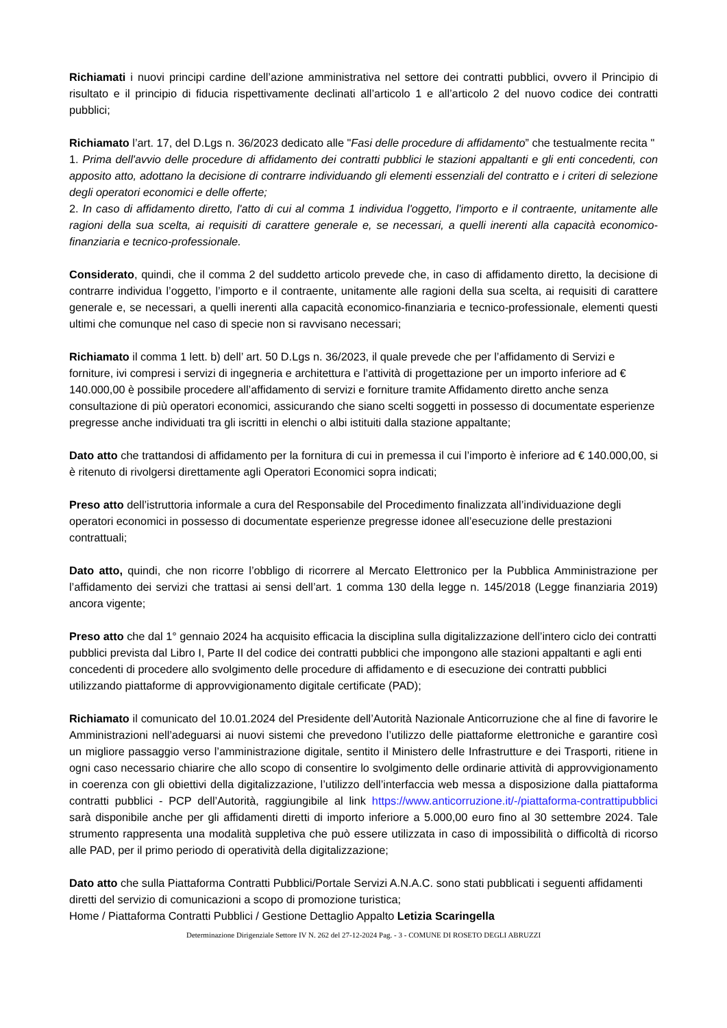Richiamati i nuovi principi cardine dell’azione amministrativa nel settore dei contratti pubblici, ovvero il Principio di risultato e il principio di fiducia rispettivamente declinati all’articolo 1 e all’articolo 2 del nuovo codice dei contratti pubblici;
Richiamato l’art. 17, del D.Lgs n. 36/2023 dedicato alle "Fasi delle procedure di affidamento” che testualmente recita "
1. Prima dell'avvio delle procedure di affidamento dei contratti pubblici le stazioni appaltanti e gli enti concedenti, con apposito atto, adottano la decisione di contrarre individuando gli elementi essenziali del contratto e i criteri di selezione degli operatori economici e delle offerte;
2. In caso di affidamento diretto, l'atto di cui al comma 1 individua l'oggetto, l'importo e il contraente, unitamente alle ragioni della sua scelta, ai requisiti di carattere generale e, se necessari, a quelli inerenti alla capacità economico-finanziaria e tecnico-professionale.
Considerato, quindi, che il comma 2 del suddetto articolo prevede che, in caso di affidamento diretto, la decisione di contrarre individua l’oggetto, l’importo e il contraente, unitamente alle ragioni della sua scelta, ai requisiti di carattere generale e, se necessari, a quelli inerenti alla capacità economico-finanziaria e tecnico-professionale, elementi questi ultimi che comunque nel caso di specie non si ravvisano necessari;
Richiamato il comma 1 lett. b) dell’ art. 50 D.Lgs n. 36/2023, il quale prevede che per l’affidamento di Servizi e forniture, ivi compresi i servizi di ingegneria e architettura e l’attività di progettazione per un importo inferiore ad € 140.000,00 è possibile procedere all’affidamento di servizi e forniture tramite Affidamento diretto anche senza consultazione di più operatori economici, assicurando che siano scelti soggetti in possesso di documentate esperienze pregresse anche individuati tra gli iscritti in elenchi o albi istituiti dalla stazione appaltante;
Dato atto che trattandosi di affidamento per la fornitura di cui in premessa il cui l’importo è inferiore ad € 140.000,00, si è ritenuto di rivolgersi direttamente agli Operatori Economici sopra indicati;
Preso atto dell’istruttoria informale a cura del Responsabile del Procedimento finalizzata all’individuazione degli operatori economici in possesso di documentate esperienze pregresse idonee all’esecuzione delle prestazioni contrattuali;
Dato atto, quindi, che non ricorre l’obbligo di ricorrere al Mercato Elettronico per la Pubblica Amministrazione per l’affidamento dei servizi che trattasi ai sensi dell’art. 1 comma 130 della legge n. 145/2018 (Legge finanziaria 2019) ancora vigente;
Preso atto che dal 1° gennaio 2024 ha acquisito efficacia la disciplina sulla digitalizzazione dell’intero ciclo dei contratti pubblici prevista dal Libro I, Parte II del codice dei contratti pubblici che impongono alle stazioni appaltanti e agli enti concedenti di procedere allo svolgimento delle procedure di affidamento e di esecuzione dei contratti pubblici utilizzando piattaforme di approvvigionamento digitale certificate (PAD);
Richiamato il comunicato del 10.01.2024 del Presidente dell’Autorità Nazionale Anticorruzione che al fine di favorire le Amministrazioni nell’adeguarsi ai nuovi sistemi che prevedono l’utilizzo delle piattaforme elettroniche e garantire così un migliore passaggio verso l’amministrazione digitale, sentito il Ministero delle Infrastrutture e dei Trasporti, ritiene in ogni caso necessario chiarire che allo scopo di consentire lo svolgimento delle ordinarie attività di approvvigionamento in coerenza con gli obiettivi della digitalizzazione, l’utilizzo dell’interfaccia web messa a disposizione dalla piattaforma contratti pubblici - PCP dell’Autorità, raggiungibile al link https://www.anticorruzione.it/-/piattaforma-contrattipubblici sarà disponibile anche per gli affidamenti diretti di importo inferiore a 5.000,00 euro fino al 30 settembre 2024. Tale strumento rappresenta una modalità suppletiva che può essere utilizzata in caso di impossibilità o difficoltà di ricorso alle PAD, per il primo periodo di operatività della digitalizzazione;
Dato atto che sulla Piattaforma Contratti Pubblici/Portale Servizi A.N.A.C. sono stati pubblicati i seguenti affidamenti diretti del servizio di comunicazioni a scopo di promozione turistica;
Home / Piattaforma Contratti Pubblici / Gestione Dettaglio Appalto Letizia Scaringella
Determinazione Dirigenziale Settore IV N. 262 del 27-12-2024 Pag. - 3 - COMUNE DI ROSETO DEGLI ABRUZZI